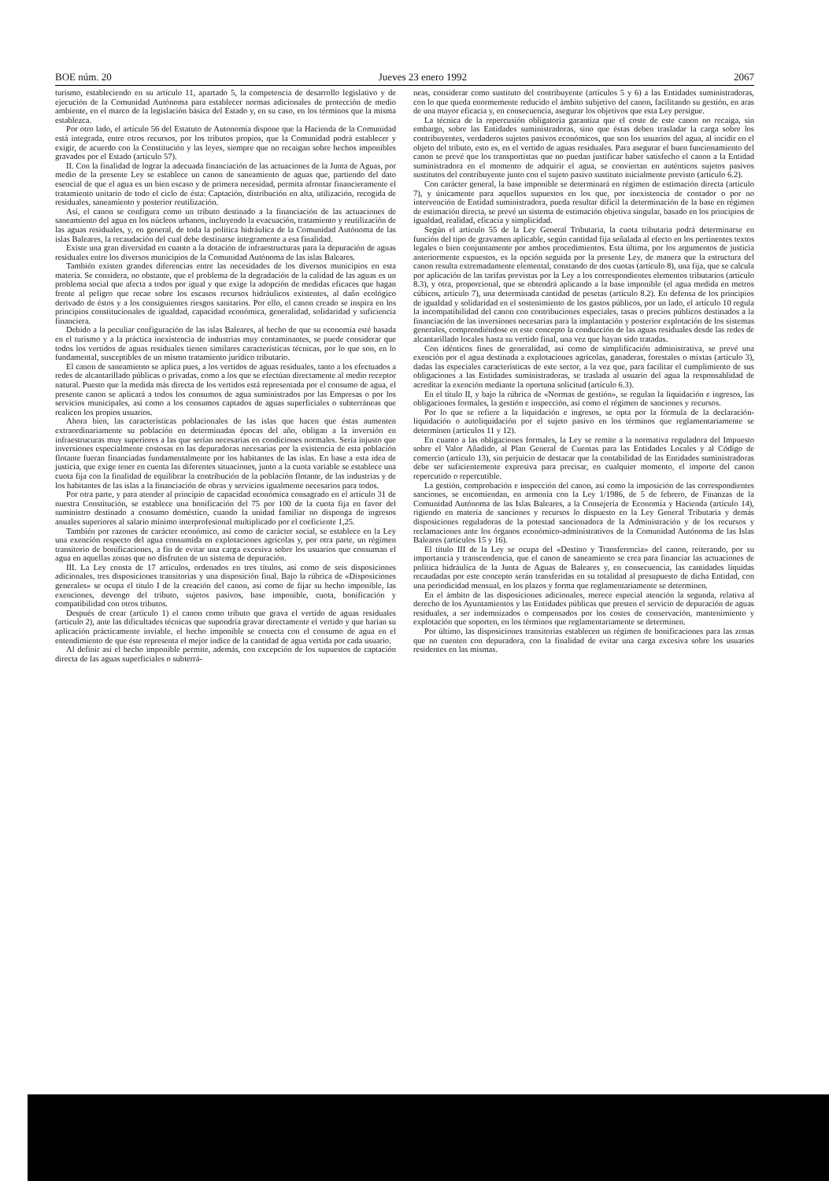BOE núm. 20 Jueves 23 enero 1992 2067
turismo, estableciendo en su artículo 11, apartado 5, la competencia de desarrollo legislativo y de ejecución de la Comunidad Autónoma para establecer normas adicionales de protección de medio ambiente, en el marco de la legislación básica del Estado y, en su caso, en los términos que la misma establezca.
Por otro lado, el artículo 56 del Estatuto de Autonomía dispone que la Hacienda de la Comunidad está integrada, entre otros recursos, por los tributos propios, que la Comunidad podrá establecer y exigir, de acuerdo con la Constitución y las leyes, siempre que no recaigan sobre hechos imponibles gravados por el Estado (artículo 57).
II. Con la finalidad de lograr la adecuada financiación de las actuaciones de la Junta de Aguas, por medio de la presente Ley se establece un canon de saneamiento de aguas que, partiendo del dato esencial de que el agua es un bien escaso y de primera necesidad, permita afrontar financieramente el tratamiento unitario de todo el ciclo de ésta: Captación, distribución en alta, utilización, recogida de residuales, saneamiento y posterior reutilización.
Así, el canon se configura como un tributo destinado a la financiación de las actuaciones de saneamiento del agua en los núcleos urbanos, incluyendo la evacuación, tratamiento y reutilización de las aguas residuales, y, en general, de toda la política hidráulica de la Comunidad Autónoma de las islas Baleares, la recaudación del cual debe destinarse íntegramente a esa finalidad.
Existe una gran diversidad en cuanto a la dotación de infraestructuras para la depuración de aguas residuales entre los diversos municipios de la Comunidad Autónoma de las islas Baleares.
También existen grandes diferencias entre las necesidades de los diversos municipios en esta materia. Se considera, no obstante, que el problema de la degradación de la calidad de las aguas es un problema social que afecta a todos por igual y que exige la adopción de medidas eficaces que hagan frente al peligro que recae sobre los escasos recursos hidráulicos existentes, al daño ecológico derivado de éstos y a los consiguientes riesgos sanitarios. Por ello, el canon creado se inspira en los principios constitucionales de igualdad, capacidad económica, generalidad, solidaridad y suficiencia financiera.
Debido a la peculiar configuración de las islas Baleares, al hecho de que su economía esté basada en el turismo y a la práctica inexistencia de industrias muy contaminantes, se puede considerar que todos los vertidos de aguas residuales tienen similares características técnicas, por lo que son, en lo fundamental, susceptibles de un mismo tratamiento jurídico tributario.
El canon de saneamiento se aplica pues, a los vertidos de aguas residuales, tanto a los efectuados a redes de alcantarillado públicas o privadas, como a los que se efectúan directamente al medio receptor natural. Puesto que la medida más directa de los vertidos está representada por el consumo de agua, el presente canon se aplicará a todos los consumos de agua suministrados por las Empresas o por los servicios municipales, así como a los consumos captados de aguas superficiales o subterráneas que realicen los propios usuarios.
Ahora bien, las características poblacionales de las islas que hacen que éstas aumenten extraordinariamente su población en determinadas épocas del año, obligan a la inversión en infraestrucuras muy superiores a las que serían necesarias en condiciones normales. Sería injusto que inversiones especialmente costosas en las depuradoras necesarias por la existencia de esta población flotante fueran financiadas fundamentalmente por los habitantes de las islas. En base a esta idea de justicia, que exige tener en cuenta las diferentes situaciones, junto a la cuota variable se establece una cuota fija con la finalidad de equilibrar la contribución de la población flotante, de las industrias y de los habitantes de las islas a la financiación de obras y servicios igualmente necesarios para todos.
Por otra parte, y para atender al principio de capacidad económica consagrado en el artículo 31 de nuestra Constitución, se establece una bonificación del 75 por 100 de la cuota fija en favor del suministro destinado a consumo doméstico, cuando la unidad familiar no disponga de ingresos anuales superiores al salario mínimo interprofesional multiplicado por el coeficiente 1,25.
También por razones de carácter económico, así como de carácter social, se establece en la Ley una exención respecto del agua consumida en explotaciones agrícolas y, por otra parte, un régimen transitorio de bonificaciones, a fin de evitar una carga excesiva sobre los usuarios que consuman el agua en aquellas zonas que no disfruten de un sistema de depuración.
III. La Ley consta de 17 artículos, ordenados en tres títulos, así como de seis disposiciones adicionales, tres disposiciones transitorias y una disposición final. Bajo la rúbrica de «Disposiciones generales» se ocupa el título I de la creación del canon, así como de fijar su hecho imponible, las exenciones, devengo del tributo, sujetos pasivos, base imponible, cuota, bonificación y compatibilidad con otros tributos.
Después de crear (artículo 1) el canon como tributo que grava el vertido de aguas residuales (artículo 2), ante las dificultades técnicas que supondría gravar directamente el vertido y que harían su aplicación prácticamente inviable, el hecho imponible se conecta con el consumo de agua en el entendimiento de que éste representa el mejor índice de la cantidad de agua vertida por cada usuario.
Al definir así el hecho imponible permite, además, con excepción de los supuestos de captación directa de las aguas superficiales o subterrá-
neas, considerar como sustituto del contribuyente (artículos 5 y 6) a las Entidades suministradoras, con lo que queda enormemente reducido el ámbito subjetivo del canon, facilitando su gestión, en aras de una mayor eficacia y, en consecuencia, asegurar los objetivos que esta Ley persigue.
La técnica de la repercusión obligatoria garantiza que el coste de este canon no recaiga, sin embargo, sobre las Entidades suministradoras, sino que éstas deben trasladar la carga sobre los contribuyentes, verdaderos sujetos pasivos económicos, que son los usuarios del agua, al incidir en el objeto del tributo, esto es, en el vertido de aguas residuales. Para asegurar el buen funcionamiento del canon se prevé que los transportistas que no puedan justificar haber satisfecho el canon a la Entidad suministradora en el momento de adquirir el agua, se conviertan en auténticos sujetos pasivos sustitutos del contribuyente junto con el sujeto pasivo sustituto inicialmente previsto (artículo 6.2).
Con carácter general, la base imponible se determinará en régimen de estimación directa (artículo 7), y únicamente para aquellos supuestos en los que, por inexistencia de contador o por no intervención de Entidad suministradora, pueda resultar difícil la determinación de la base en régimen de estimación directa, se prevé un sistema de estimación objetiva singular, basado en los principios de igualdad, realidad, eficacia y simplicidad.
Según el artículo 55 de la Ley General Tributaria, la cuota tributaria podrá determinarse en función del tipo de gravamen aplicable, según cantidad fija señalada al efecto en los pertinentes textos legales o bien conjuntamente por ambos procedimientos. Esta última, por los argumentos de justicia anteriormente expuestos, es la opción seguida por la presente Ley, de manera que la estructura del canon resulta extremadamente elemental, constando de dos cuotas (artículo 8), una fija, que se calcula por aplicación de las tarifas previstas por la Ley a los correspondientes elementos tributarios (artículo 8.3), y otra, proporcional, que se obtendrá aplicando a la base imponible (el agua medida en metros cúbicos, artículo 7), una determinada cantidad de pesetas (artículo 8.2). En defensa de los principios de igualdad y solidaridad en el sostenimiento de los gastos públicos, por un lado, el artículo 10 regula la incompatibilidad del canon con contribuciones especiales, tasas o precios públicos destinados a la financiación de las inversiones necesarias para la implantación y posterior explotación de los sistemas generales, comprendiéndose en este concepto la conducción de las aguas residuales desde las redes de alcantarillado locales hasta su vertido final, una vez que hayan sido tratadas.
Con idénticos fines de generalidad, así como de simplificación administrativa, se prevé una exención por el agua destinada a explotaciones agrícolas, ganaderas, forestales o mixtas (artículo 3), dadas las especiales características de este sector, a la vez que, para facilitar el cumplimiento de sus obligaciones a las Entidades suministradoras, se traslada al usuario del agua la responsablidad de acreditar la exención mediante la oportuna solicitud (artículo 6.3).
En el título II, y bajo la rúbrica de «Normas de gestión», se regulan la liquidación e ingresos, las obligaciones formales, la gestión e inspección, así como el régimen de sanciones y recursos.
Por lo que se refiere a la liquidación e ingresos, se opta por la fórmula de la declaración-liquidación o autoliquidación por el sujeto pasivo en los términos que reglamentariamente se determinen (artículos 11 y 12).
En cuanto a las obligaciones formales, la Ley se remite a la normativa reguladora del Impuesto sobre el Valor Añadido, al Plan General de Cuentas para las Entidades Locales y al Código de comercio (artículo 13), sin perjuicio de destacar que la contabilidad de las Entidades suministradoras debe ser suficientemente expresiva para precisar, en cualquier momento, el importe del canon repercutido o repercutible.
La gestión, comprobación e inspección del canon, así como la imposición de las correspondientes sanciones, se encomiendan, en armonía con la Ley 1/1986, de 5 de febrero, de Finanzas de la Comunidad Autónoma de las Islas Baleares, a la Consejería de Economía y Hacienda (artículo 14), rigiendo en materia de sanciones y recursos lo dispuesto en la Ley General Tributaria y demás disposiciones reguladoras de la potestad sancionadora de la Administración y de los recursos y reclamaciones ante los órganos económico-administrativos de la Comunidad Autónoma de las Islas Baleares (artículos 15 y 16).
El título III de la Ley se ocupa del «Destino y Transferencia» del canon, reiterando, por su importancia y transcendencia, que el canon de saneamiento se crea para financiar las actuaciones de política hidráulica de la Junta de Aguas de Baleares y, en consecuencia, las cantidades líquidas recaudadas por este concepto serán transferidas en su totalidad al presupuesto de dicha Entidad, con una periodicidad mensual, en los plazos y forma que reglamentariamente se determinen.
En el ámbito de las disposiciones adicionales, merece especial atención la segunda, relativa al derecho de los Ayuntamientos y las Entidades públicas que presten el servicio de depuración de aguas residuales, a ser indemnizados o compensados por los costes de conservación, mantenimiento y explotación que soporten, en los términos que reglamentariamente se determinen.
Por último, las disposiciones transitorias establecen un régimen de bonificaciones para las zonas que no cuenten con depuradora, con la finalidad de evitar una carga excesiva sobre los usuarios residentes en las mismas.